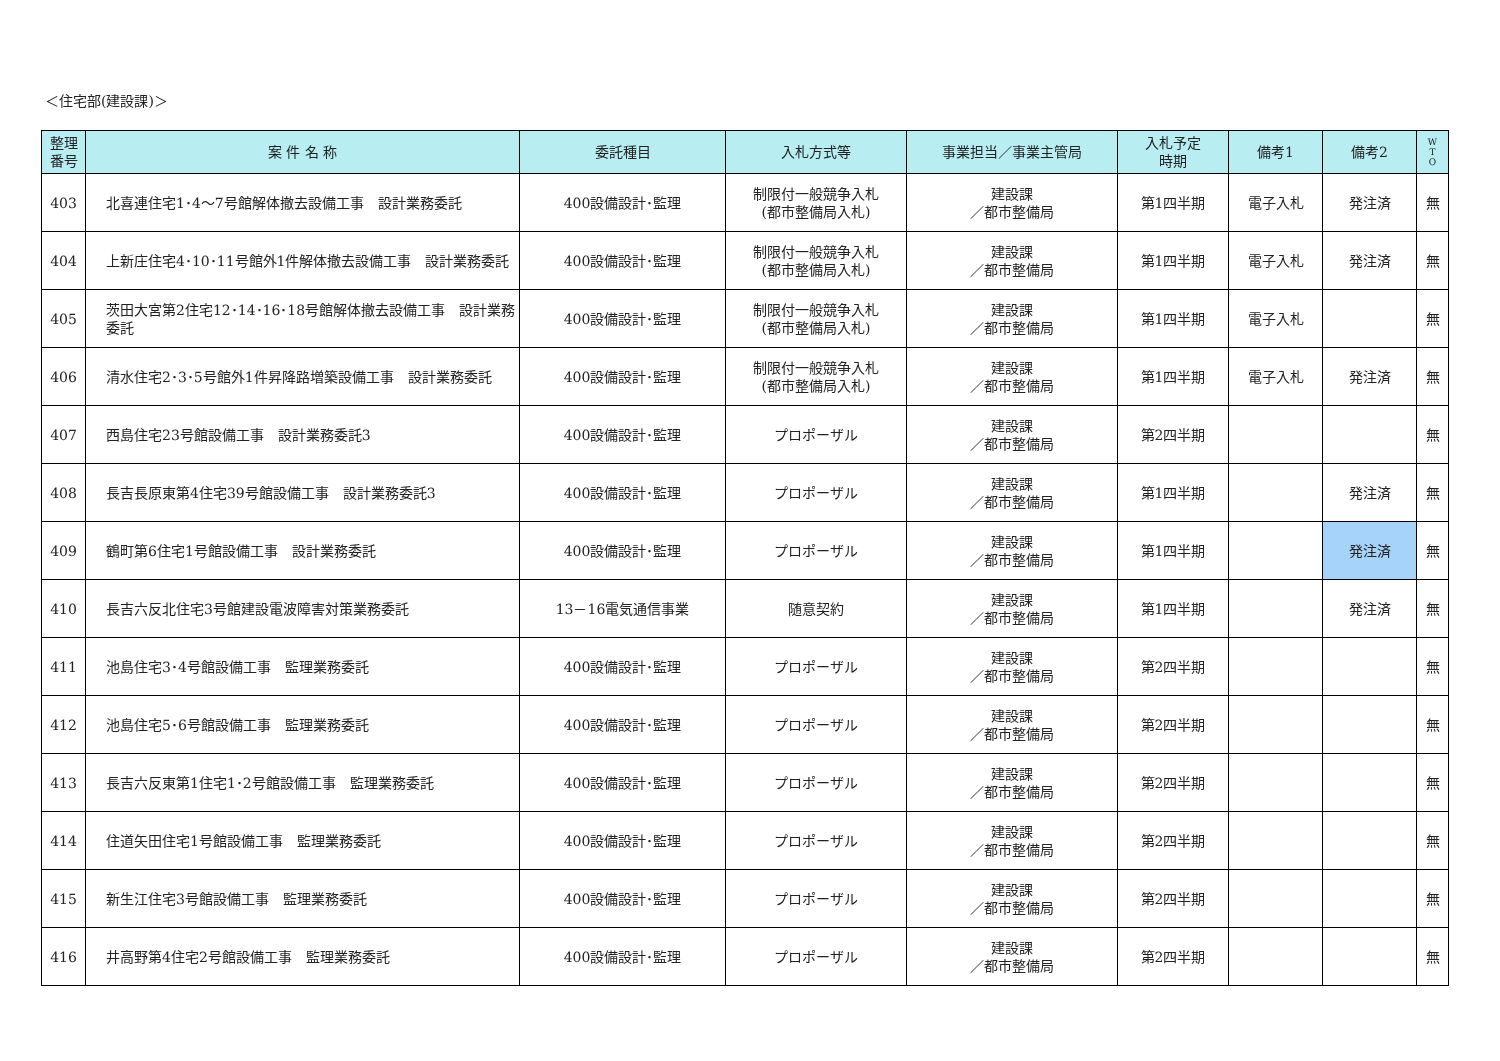＜住宅部(建設課)＞
| 整理 番号 | 案 件 名 称 | 委託種目 | 入札方式等 | 事業担当／事業主管局 | 入札予定 時期 | 備考1 | 備考2 | W T O |
| --- | --- | --- | --- | --- | --- | --- | --- | --- |
| 403 | 北喜連住宅1･4～7号館解体撤去設備工事 設計業務委託 | 400設備設計･監理 | 制限付一般競争入札 (都市整備局入札) | 建設課 ／都市整備局 | 第1四半期 | 電子入札 | 発注済 | 無 |
| 404 | 上新庄住宅4･10･11号館外1件解体撤去設備工事 設計業務委託 | 400設備設計･監理 | 制限付一般競争入札 (都市整備局入札) | 建設課 ／都市整備局 | 第1四半期 | 電子入札 | 発注済 | 無 |
| 405 | 茨田大宮第2住宅12･14･16･18号館解体撤去設備工事 設計業務委託 | 400設備設計･監理 | 制限付一般競争入札 (都市整備局入札) | 建設課 ／都市整備局 | 第1四半期 | 電子入札 | | 無 |
| 406 | 清水住宅2･3･5号館外1件昇降路増築設備工事 設計業務委託 | 400設備設計･監理 | 制限付一般競争入札 (都市整備局入札) | 建設課 ／都市整備局 | 第1四半期 | 電子入札 | 発注済 | 無 |
| 407 | 西島住宅23号館設備工事 設計業務委託3 | 400設備設計･監理 | プロポーザル | 建設課 ／都市整備局 | 第2四半期 | | | 無 |
| 408 | 長吉長原東第4住宅39号館設備工事 設計業務委託3 | 400設備設計･監理 | プロポーザル | 建設課 ／都市整備局 | 第1四半期 | | 発注済 | 無 |
| 409 | 鶴町第6住宅1号館設備工事 設計業務委託 | 400設備設計･監理 | プロポーザル | 建設課 ／都市整備局 | 第1四半期 | | 発注済 | 無 |
| 410 | 長吉六反北住宅3号館建設電波障害対策業務委託 | 13－16電気通信事業 | 随意契約 | 建設課 ／都市整備局 | 第1四半期 | | 発注済 | 無 |
| 411 | 池島住宅3･4号館設備工事 監理業務委託 | 400設備設計･監理 | プロポーザル | 建設課 ／都市整備局 | 第2四半期 | | | 無 |
| 412 | 池島住宅5･6号館設備工事 監理業務委託 | 400設備設計･監理 | プロポーザル | 建設課 ／都市整備局 | 第2四半期 | | | 無 |
| 413 | 長吉六反東第1住宅1･2号館設備工事 監理業務委託 | 400設備設計･監理 | プロポーザル | 建設課 ／都市整備局 | 第2四半期 | | | 無 |
| 414 | 住道矢田住宅1号館設備工事 監理業務委託 | 400設備設計･監理 | プロポーザル | 建設課 ／都市整備局 | 第2四半期 | | | 無 |
| 415 | 新生江住宅3号館設備工事 監理業務委託 | 400設備設計･監理 | プロポーザル | 建設課 ／都市整備局 | 第2四半期 | | | 無 |
| 416 | 井高野第4住宅2号館設備工事 監理業務委託 | 400設備設計･監理 | プロポーザル | 建設課 ／都市整備局 | 第2四半期 | | | 無 |